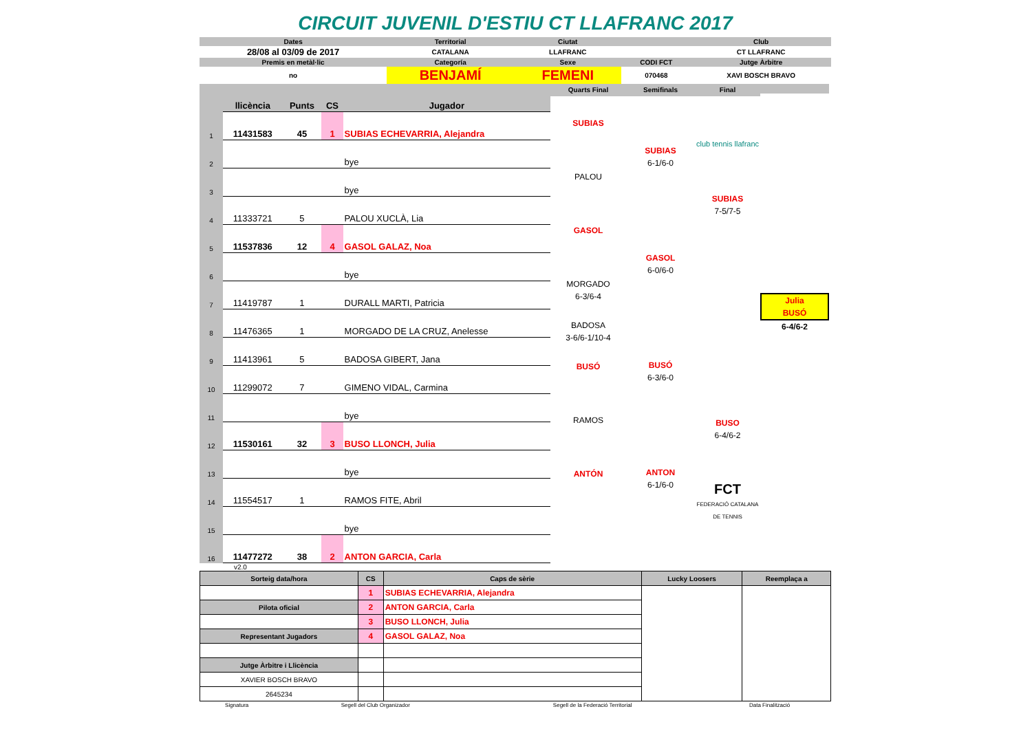CIRCUIT JUVENIL D'ESTIU CT LLAFRANC 2017
| Dates | Territorial | Ciutat | | Club |
| 28/08 al 03/09 de 2017 | CATALANA | LLAFRANC | | CT LLAFRANC |
| Premis en metàl·lic | Categoría | Sexe | CODI FCT | Jutge Àrbitre |
| no | BENJAMÍ | FEMENI | 070468 | XAVI BOSCH BRAVO |
| | llicència | Punts | CS | Jugador |
| 1 | 11431583 | 45 | 1 | SUBIAS ECHEVARRIA, Alejandra |
| 2 | | | | bye |
| 3 | | | | bye |
| 4 | 11333721 | 5 | | PALOU XUCLÀ, Lia |
| 5 | 11537836 | 12 | 4 | GASOL GALAZ, Noa |
| 6 | | | | bye |
| 7 | 11419787 | 1 | | DURALL MARTI, Patricia |
| 8 | 11476365 | 1 | | MORGADO DE LA CRUZ, Anelesse |
| 9 | 11413961 | 5 | | BADOSA GIBERT, Jana |
| 10 | 11299072 | 7 | | GIMENO VIDAL, Carmina |
| 11 | | | | bye |
| 12 | 11530161 | 32 | 3 | BUSO LLONCH, Julia |
| 13 | | | | bye |
| 14 | 11554517 | 1 | | RAMOS FITE, Abril |
| 15 | | | | bye |
| 16 | 11477272 | 38 | 2 | ANTON GARCIA, Carla |
Quarts Final
SUBIAS
PALOU
GASOL
MORGADO
6-3/6-4
BADOSA
3-6/6-1/10-4
BUSÓ
RAMOS
ANTÓN
Semifinals
SUBIAS
6-1/6-0
GASOL
6-0/6-0
BUSÓ
6-3/6-0
ANTON
6-1/6-0
Final
club tennis llafranc
SUBIAS
7-5/7-5
BUSO
6-4/6-2
FCT
FEDERACIÓ CATALANA DE TENNIS
Julia
BUSÓ
6-4/6-2
v2.0
| Sorteig data/hora | CS | Caps de sèrie | Lucky Loosers | Reemplaça a |
| | 1 | SUBIAS ECHEVARRIA, Alejandra | | |
| Pilota oficial | 2 | ANTON GARCIA, Carla | | |
| | 3 | BUSO LLONCH, Julia | | |
| Representant Jugadors | 4 | GASOL GALAZ, Noa | | |
| Jutge Àrbitre i Llicència | | | | |
| XAVIER BOSCH BRAVO | | | | |
| 2645234 | | | | |
| Signatura | Segell del Club Organizador | Segell de la Federació Territorial | Data Finalització |